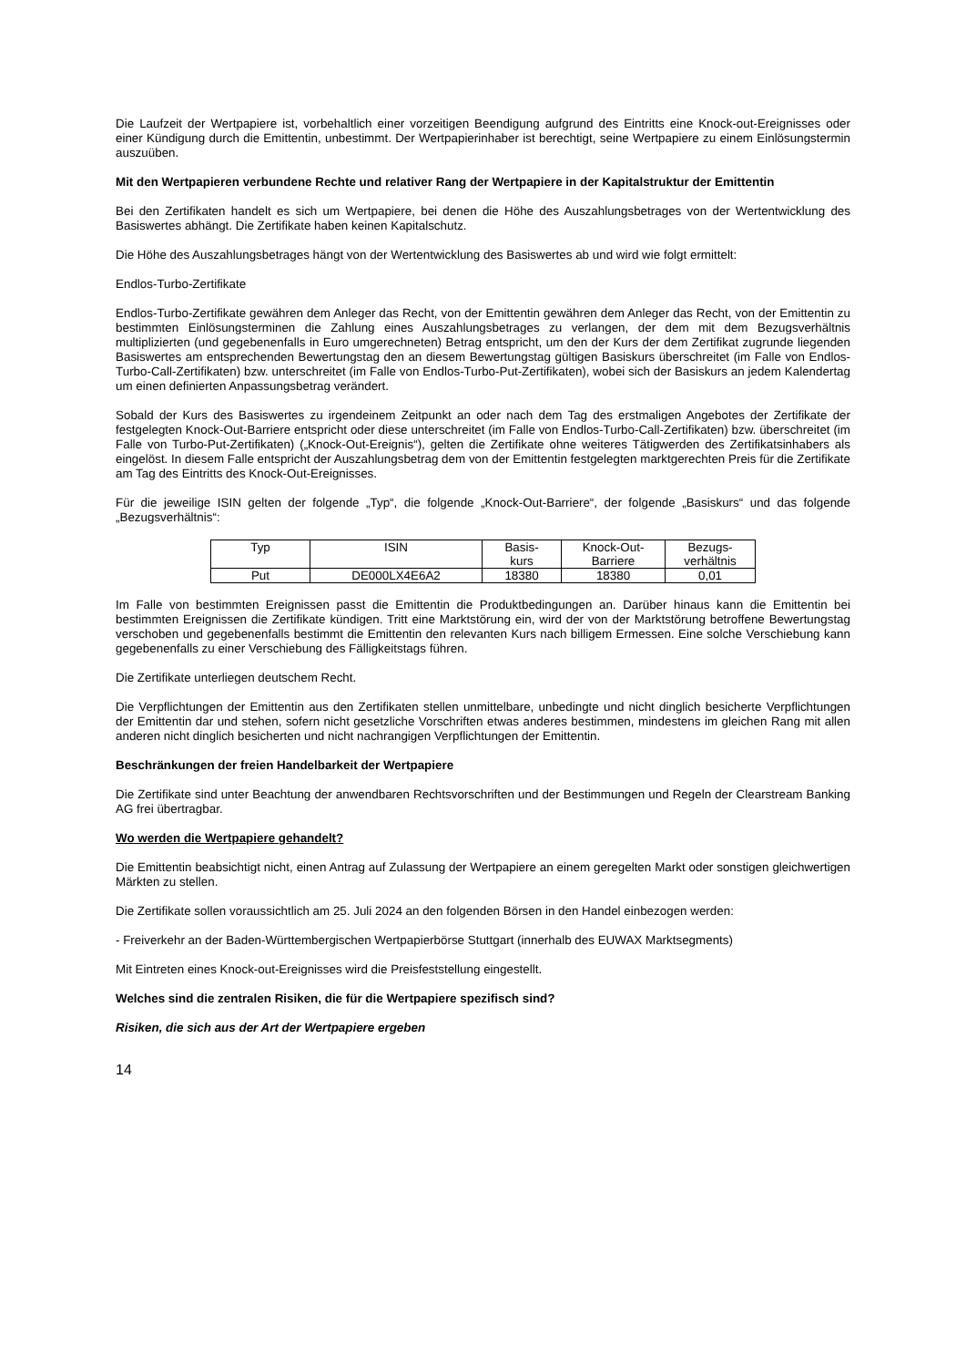Die Laufzeit der Wertpapiere ist, vorbehaltlich einer vorzeitigen Beendigung aufgrund des Eintritts eine Knock-out-Ereignisses oder einer Kündigung durch die Emittentin, unbestimmt. Der Wertpapierinhaber ist berechtigt, seine Wertpapiere zu einem Einlösungstermin auszuüben.
Mit den Wertpapieren verbundene Rechte und relativer Rang der Wertpapiere in der Kapitalstruktur der Emittentin
Bei den Zertifikaten handelt es sich um Wertpapiere, bei denen die Höhe des Auszahlungsbetrages von der Wertentwicklung des Basiswertes abhängt. Die Zertifikate haben keinen Kapitalschutz.
Die Höhe des Auszahlungsbetrages hängt von der Wertentwicklung des Basiswertes ab und wird wie folgt ermittelt:
Endlos-Turbo-Zertifikate
Endlos-Turbo-Zertifikate gewähren dem Anleger das Recht, von der Emittentin gewähren dem Anleger das Recht, von der Emittentin zu bestimmten Einlösungsterminen die Zahlung eines Auszahlungsbetrages zu verlangen, der dem mit dem Bezugsverhältnis multiplizierten (und gegebenenfalls in Euro umgerechneten) Betrag entspricht, um den der Kurs der dem Zertifikat zugrunde liegenden Basiswertes am entsprechenden Bewertungstag den an diesem Bewertungstag gültigen Basiskurs überschreitet (im Falle von Endlos-Turbo-Call-Zertifikaten) bzw. unterschreitet (im Falle von Endlos-Turbo-Put-Zertifikaten), wobei sich der Basiskurs an jedem Kalendertag um einen definierten Anpassungsbetrag verändert.
Sobald der Kurs des Basiswertes zu irgendeinem Zeitpunkt an oder nach dem Tag des erstmaligen Angebotes der Zertifikate der festgelegten Knock-Out-Barriere entspricht oder diese unterschreitet (im Falle von Endlos-Turbo-Call-Zertifikaten) bzw. überschreitet (im Falle von Turbo-Put-Zertifikaten) („Knock-Out-Ereignis“), gelten die Zertifikate ohne weiteres Tätigwerden des Zertifikatsinhabers als eingelöst. In diesem Falle entspricht der Auszahlungsbetrag dem von der Emittentin festgelegten marktgerechten Preis für die Zertifikate am Tag des Eintritts des Knock-Out-Ereignisses.
Für die jeweilige ISIN gelten der folgende „Typ“, die folgende „Knock-Out-Barriere“, der folgende „Basiskurs“ und das folgende „Bezugsverhältnis“:
| Typ | ISIN | Basis- kurs | Knock-Out- Barriere | Bezugs- verhältnis |
| Put | DE000LX4E6A2 | 18380 | 18380 | 0,01 |
Im Falle von bestimmten Ereignissen passt die Emittentin die Produktbedingungen an. Darüber hinaus kann die Emittentin bei bestimmten Ereignissen die Zertifikate kündigen. Tritt eine Marktstörung ein, wird der von der Marktstörung betroffene Bewertungstag verschoben und gegebenenfalls bestimmt die Emittentin den relevanten Kurs nach billigem Ermessen. Eine solche Verschiebung kann gegebenenfalls zu einer Verschiebung des Fälligkeitstags führen.
Die Zertifikate unterliegen deutschem Recht.
Die Verpflichtungen der Emittentin aus den Zertifikaten stellen unmittelbare, unbedingte und nicht dinglich besicherte Verpflichtungen der Emittentin dar und stehen, sofern nicht gesetzliche Vorschriften etwas anderes bestimmen, mindestens im gleichen Rang mit allen anderen nicht dinglich besicherten und nicht nachrangigen Verpflichtungen der Emittentin.
Beschränkungen der freien Handelbarkeit der Wertpapiere
Die Zertifikate sind unter Beachtung der anwendbaren Rechtsvorschriften und der Bestimmungen und Regeln der Clearstream Banking AG frei übertragbar.
Wo werden die Wertpapiere gehandelt?
Die Emittentin beabsichtigt nicht, einen Antrag auf Zulassung der Wertpapiere an einem geregelten Markt oder sonstigen gleichwertigen Märkten zu stellen.
Die Zertifikate sollen voraussichtlich am 25. Juli 2024 an den folgenden Börsen in den Handel einbezogen werden:
- Freiverkehr an der Baden-Württembergischen Wertpapierbörse Stuttgart (innerhalb des EUWAX Marktsegments)
Mit Eintreten eines Knock-out-Ereignisses wird die Preisfeststellung eingestellt.
Welches sind die zentralen Risiken, die für die Wertpapiere spezifisch sind?
Risiken, die sich aus der Art der Wertpapiere ergeben
14